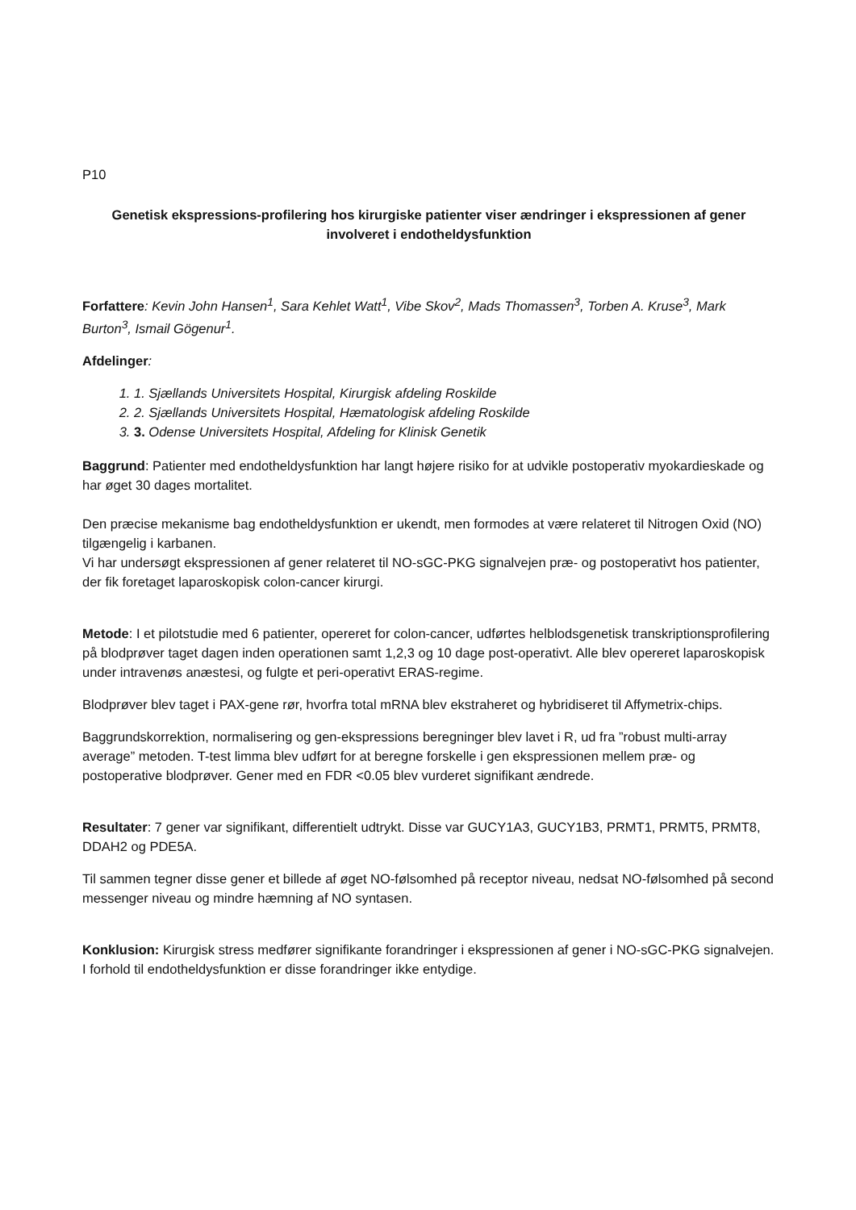P10
Genetisk ekspressions-profilering hos kirurgiske patienter viser ændringer i ekspressionen af gener involveret i endotheldysfunktion
Forfattere: Kevin John Hansen<sup>1</sup>, Sara Kehlet Watt<sup>1</sup>, Vibe Skov<sup>2</sup>, Mads Thomassen<sup>3</sup>, Torben A. Kruse<sup>3</sup>, Mark Burton<sup>3</sup>, Ismail Gögenur<sup>1</sup>.
Afdelinger:
1. 1. Sjællands Universitets Hospital, Kirurgisk afdeling Roskilde
2. 2. Sjællands Universitets Hospital, Hæmatologisk afdeling Roskilde
3. 3. Odense Universitets Hospital, Afdeling for Klinisk Genetik
Baggrund: Patienter med endotheldysfunktion har langt højere risiko for at udvikle postoperativ myokardieskade og har øget 30 dages mortalitet.
Den præcise mekanisme bag endotheldysfunktion er ukendt, men formodes at være relateret til Nitrogen Oxid (NO) tilgængelig i karbanen.
Vi har undersøgt ekspressionen af gener relateret til NO-sGC-PKG signalvejen præ- og postoperativt hos patienter, der fik foretaget laparoskopisk colon-cancer kirurgi.
Metode: I et pilotstudie med 6 patienter, opereret for colon-cancer, udførtes helblodsgenetisk transkriptionsprofilering på blodprøver taget dagen inden operationen samt 1,2,3 og 10 dage post-operativt. Alle blev opereret laparoskopisk under intravenøs anæstesi, og fulgte et peri-operativt ERAS-regime.
Blodprøver blev taget i PAX-gene rør, hvorfra total mRNA blev ekstraheret og hybridiseret til Affymetrix-chips.
Baggrundskorrektion, normalisering og gen-ekspressions beregninger blev lavet i R, ud fra ”robust multi-array average” metoden. T-test limma blev udført for at beregne forskelle i gen ekspressionen mellem præ- og postoperative blodprøver. Gener med en FDR <0.05 blev vurderet signifikant ændrede.
Resultater: 7 gener var signifikant, differentielt udtrykt. Disse var GUCY1A3, GUCY1B3, PRMT1, PRMT5, PRMT8, DDAH2 og PDE5A.
Til sammen tegner disse gener et billede af øget NO-følsomhed på receptor niveau, nedsat NO-følsomhed på second messenger niveau og mindre hæmning af NO syntasen.
Konklusion: Kirurgisk stress medfører signifikante forandringer i ekspressionen af gener i NO-sGC-PKG signalvejen. I forhold til endotheldysfunktion er disse forandringer ikke entydige.